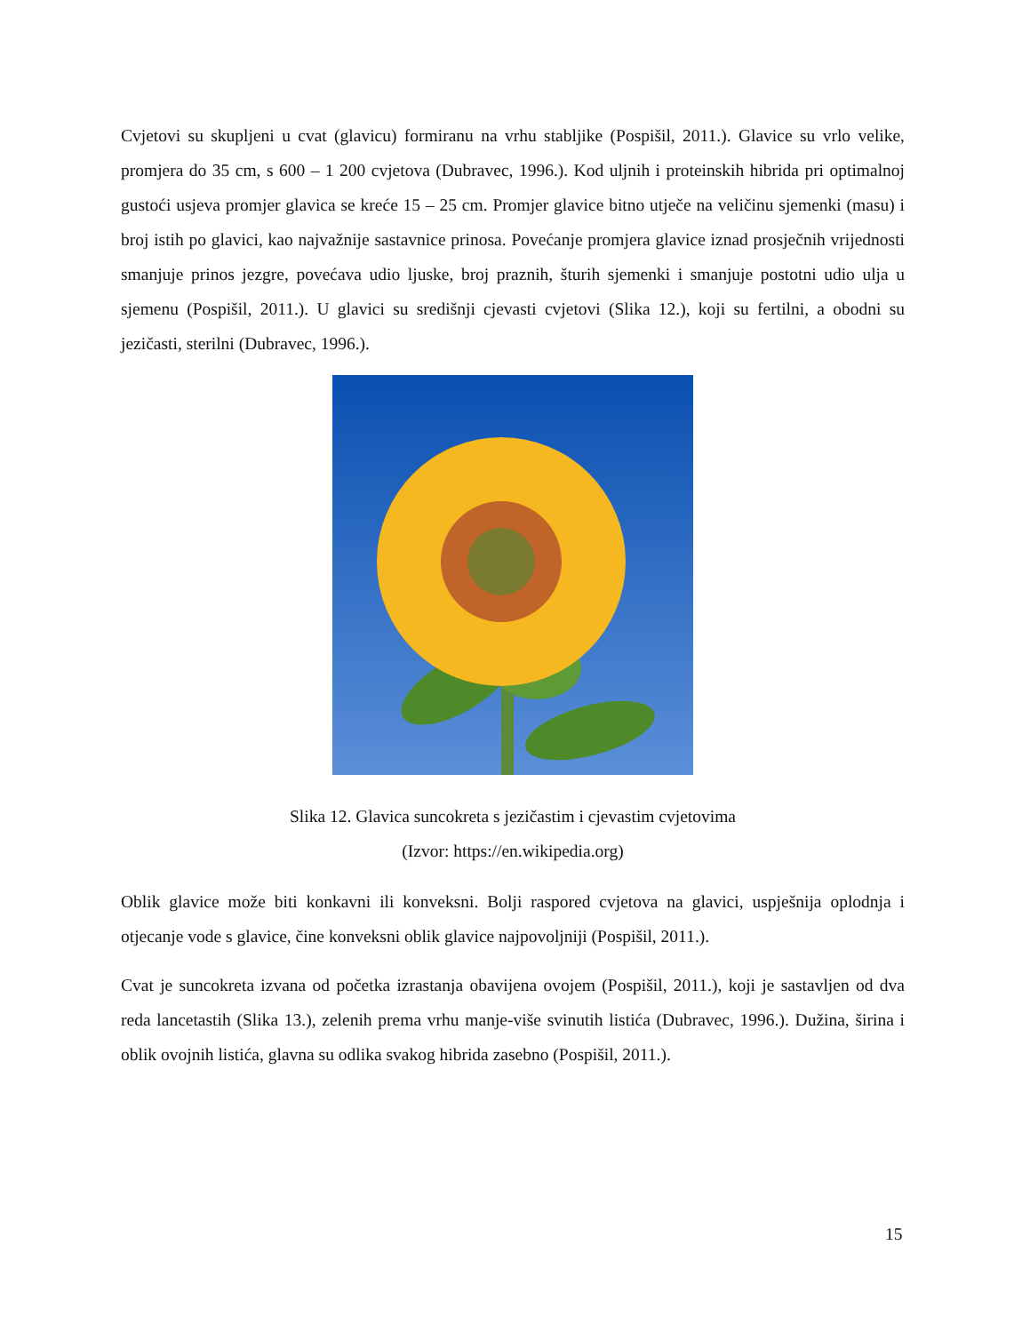Cvjetovi su skupljeni u cvat (glavicu) formiranu na vrhu stabljike (Pospišil, 2011.). Glavice su vrlo velike, promjera do 35 cm, s 600 – 1 200 cvjetova (Dubravec, 1996.). Kod uljnih i proteinskih hibrida pri optimalnoj gustoći usjeva promjer glavica se kreće 15 – 25 cm. Promjer glavice bitno utječe na veličinu sjemenki (masu) i broj istih po glavici, kao najvažnije sastavnice prinosa. Povećanje promjera glavice iznad prosječnih vrijednosti smanjuje prinos jezgre, povećava udio ljuske, broj praznih, šturih sjemenki i smanjuje postotni udio ulja u sjemenu (Pospišil, 2011.). U glavici su središnji cjevasti cvjetovi (Slika 12.), koji su fertilni, a obodni su jezičasti, sterilni (Dubravec, 1996.).
Slika 12. Glavica suncokreta s jezičastim i cjevastim cvjetovima
(Izvor: https://en.wikipedia.org)
Oblik glavice može biti konkavni ili konveksni. Bolji raspored cvjetova na glavici, uspješnija oplodnja i otjecanje vode s glavice, čine konveksni oblik glavice najpovoljniji (Pospišil, 2011.).
Cvat je suncokreta izvana od početka izrastanja obavijena ovojem (Pospišil, 2011.), koji je sastavljen od dva reda lancetastih (Slika 13.), zelenih prema vrhu manje-više svinutih listića (Dubravec, 1996.). Dužina, širina i oblik ovojnih listića, glavna su odlika svakog hibrida zasebno (Pospišil, 2011.).
15